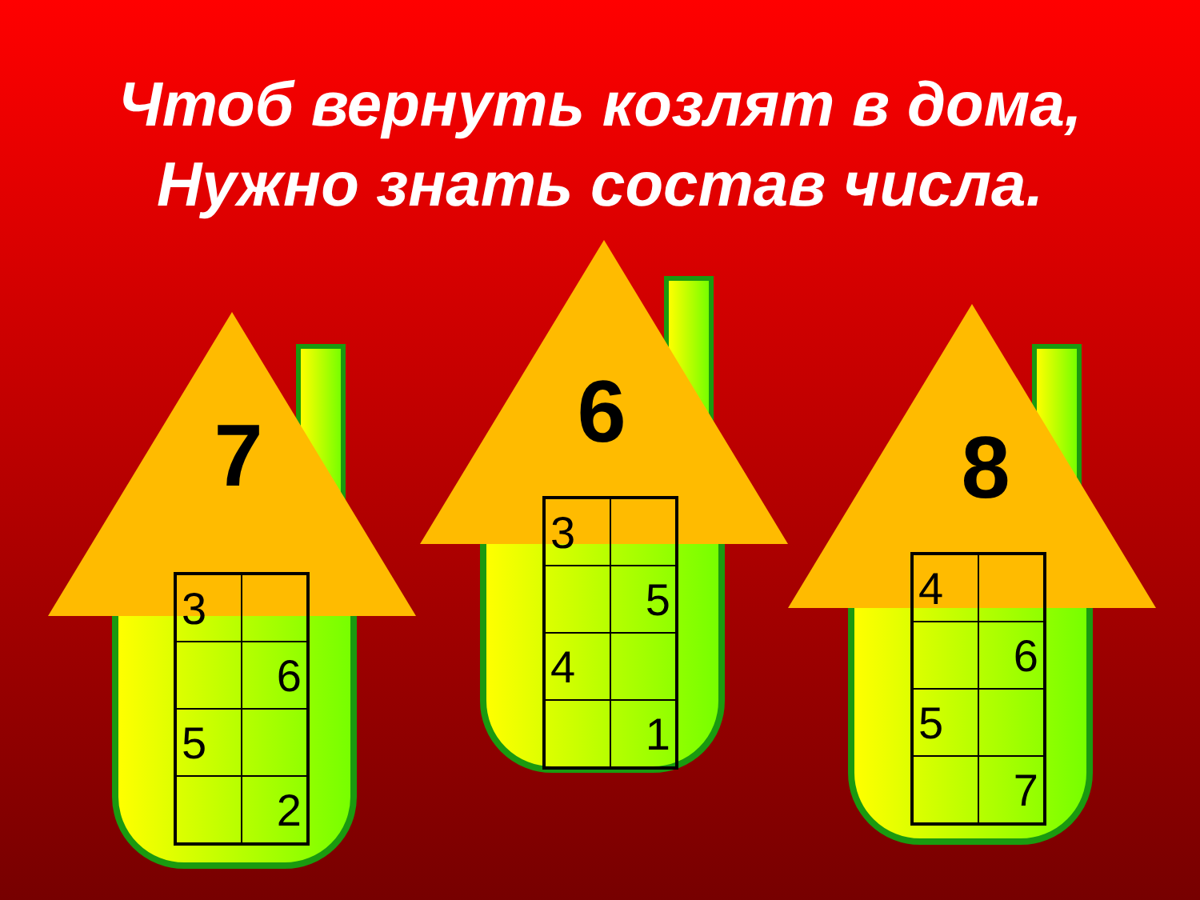Чтоб вернуть козлят в дома,
Нужно знать состав числа.
7
| 3 | |
| | 6 |
| 5 | |
| | 2 |
6
| 3 | |
| | 5 |
| 4 | |
| | 1 |
8
| 4 | |
| | 6 |
| 5 | |
| | 7 |